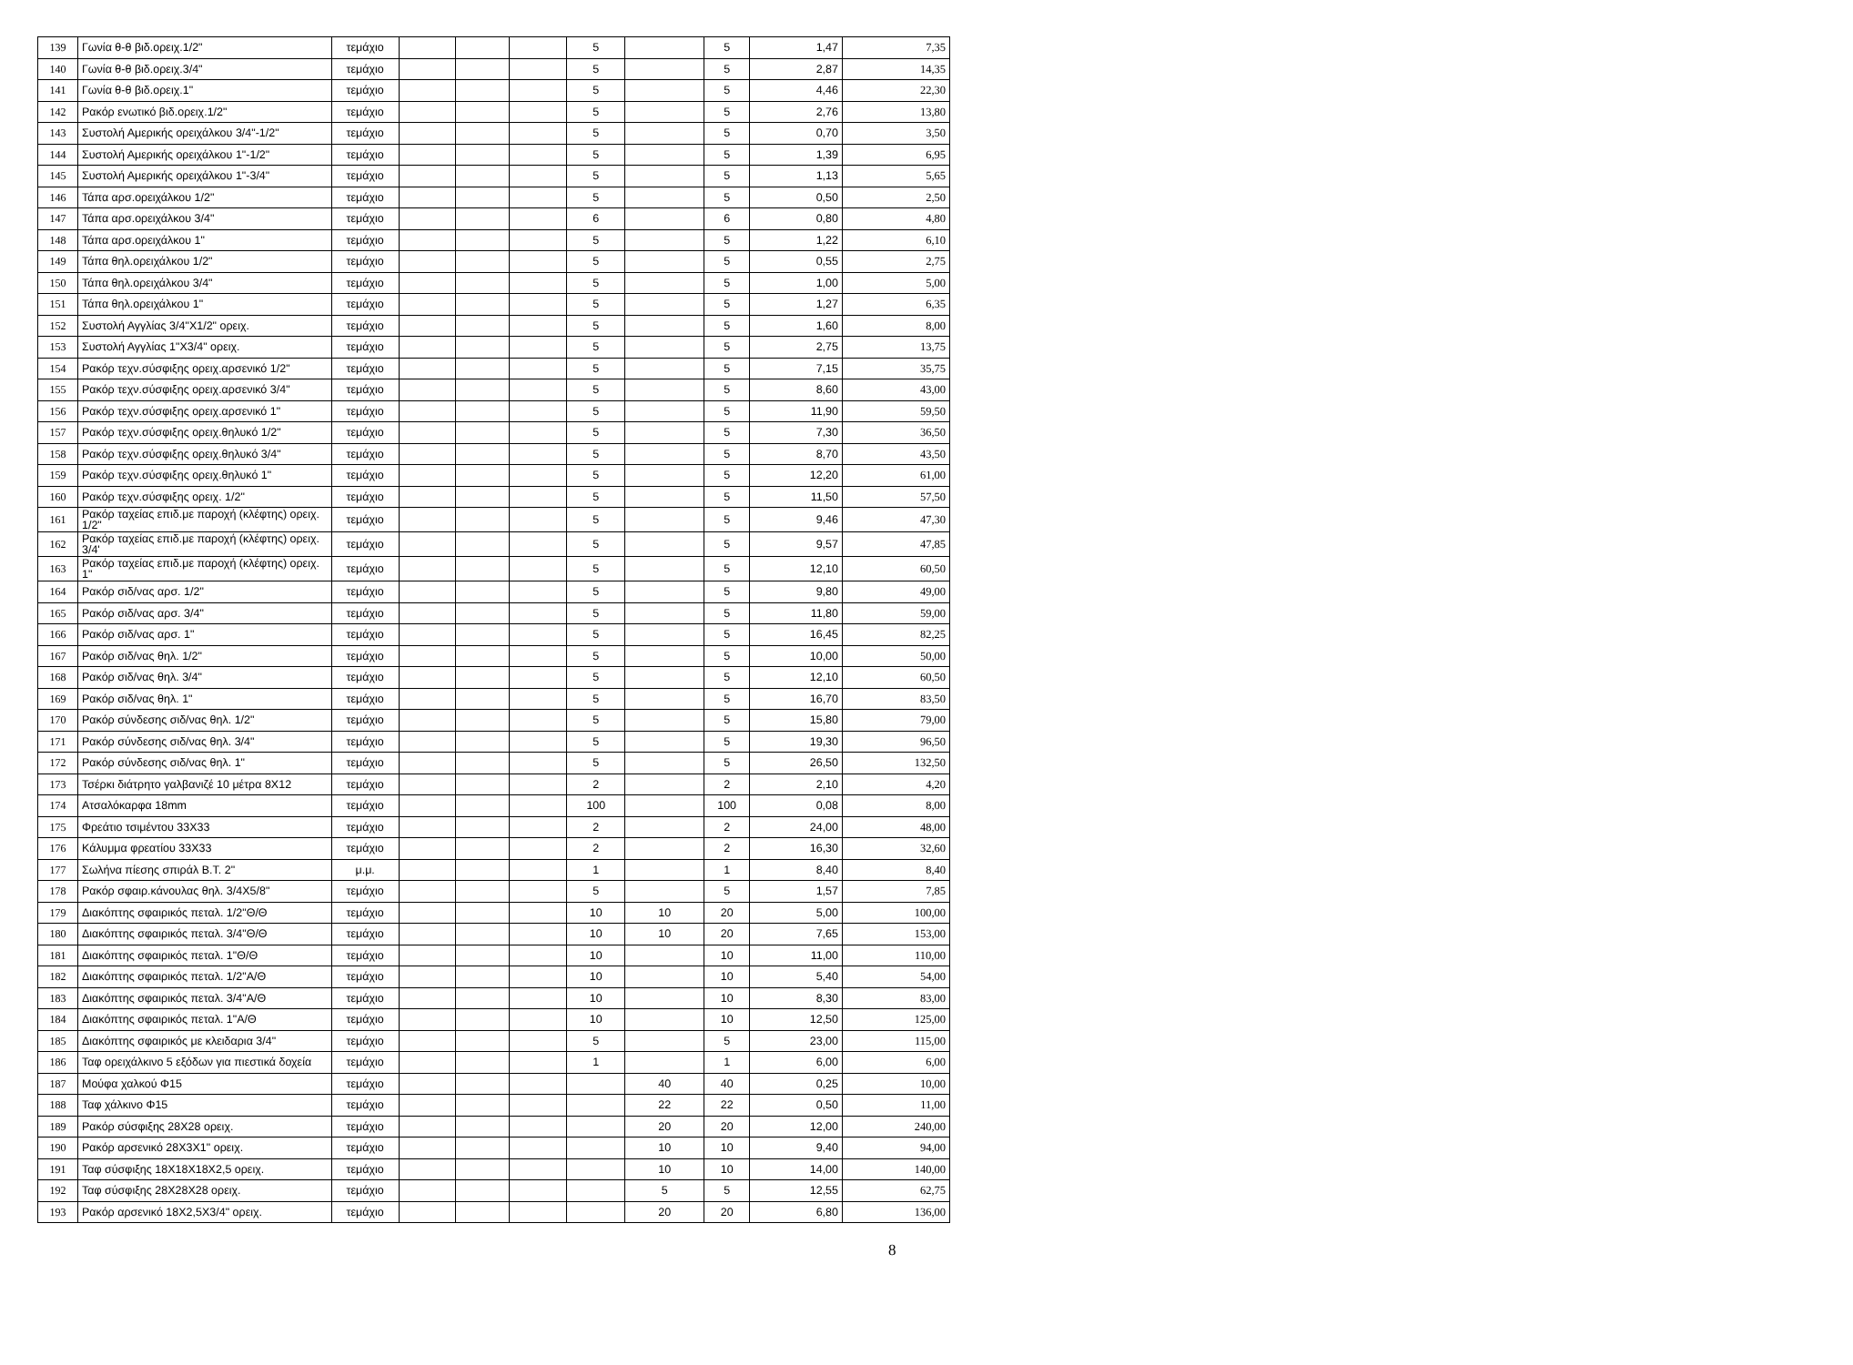| 139 | Γωνία θ-θ βιδ.ορειχ.1/2" | τεμάχιο | | | | 5 | | 5 | 1,47 | 7,35 |
| 140 | Γωνία θ-θ βιδ.ορειχ.3/4" | τεμάχιο | | | | 5 | | 5 | 2,87 | 14,35 |
| 141 | Γωνία θ-θ βιδ.ορειχ.1" | τεμάχιο | | | | 5 | | 5 | 4,46 | 22,30 |
| 142 | Ρακόρ ενωτικό βιδ.ορειχ.1/2" | τεμάχιο | | | | 5 | | 5 | 2,76 | 13,80 |
| 143 | Συστολή Αμερικής ορειχάλκου 3/4"-1/2" | τεμάχιο | | | | 5 | | 5 | 0,70 | 3,50 |
| 144 | Συστολή Αμερικής ορειχάλκου 1"-1/2" | τεμάχιο | | | | 5 | | 5 | 1,39 | 6,95 |
| 145 | Συστολή Αμερικής ορειχάλκου 1"-3/4" | τεμάχιο | | | | 5 | | 5 | 1,13 | 5,65 |
| 146 | Τάπα αρσ.ορειχάλκου 1/2" | τεμάχιο | | | | 5 | | 5 | 0,50 | 2,50 |
| 147 | Τάπα αρσ.ορειχάλκου 3/4" | τεμάχιο | | | | 6 | | 6 | 0,80 | 4,80 |
| 148 | Τάπα αρσ.ορειχάλκου 1" | τεμάχιο | | | | 5 | | 5 | 1,22 | 6,10 |
| 149 | Τάπα θηλ.ορειχάλκου 1/2" | τεμάχιο | | | | 5 | | 5 | 0,55 | 2,75 |
| 150 | Τάπα θηλ.ορειχάλκου 3/4" | τεμάχιο | | | | 5 | | 5 | 1,00 | 5,00 |
| 151 | Τάπα θηλ.ορειχάλκου 1" | τεμάχιο | | | | 5 | | 5 | 1,27 | 6,35 |
| 152 | Συστολή Αγγλίας 3/4"Χ1/2" ορειχ. | τεμάχιο | | | | 5 | | 5 | 1,60 | 8,00 |
| 153 | Συστολή Αγγλίας 1"Χ3/4" ορειχ. | τεμάχιο | | | | 5 | | 5 | 2,75 | 13,75 |
| 154 | Ρακόρ τεχν.σύσφιξης ορειχ.αρσενικό 1/2" | τεμάχιο | | | | 5 | | 5 | 7,15 | 35,75 |
| 155 | Ρακόρ τεχν.σύσφιξης ορειχ.αρσενικό 3/4" | τεμάχιο | | | | 5 | | 5 | 8,60 | 43,00 |
| 156 | Ρακόρ τεχν.σύσφιξης ορειχ.αρσενικό 1" | τεμάχιο | | | | 5 | | 5 | 11,90 | 59,50 |
| 157 | Ρακόρ τεχν.σύσφιξης ορειχ.θηλυκό 1/2" | τεμάχιο | | | | 5 | | 5 | 7,30 | 36,50 |
| 158 | Ρακόρ τεχν.σύσφιξης ορειχ.θηλυκό 3/4" | τεμάχιο | | | | 5 | | 5 | 8,70 | 43,50 |
| 159 | Ρακόρ τεχν.σύσφιξης ορειχ.θηλυκό 1" | τεμάχιο | | | | 5 | | 5 | 12,20 | 61,00 |
| 160 | Ρακόρ τεχν.σύσφιξης ορειχ. 1/2" | τεμάχιο | | | | 5 | | 5 | 11,50 | 57,50 |
| 161 | Ρακόρ ταχείας επιδ.με παροχή (κλέφτης) ορειχ. 1/2" | τεμάχιο | | | | 5 | | 5 | 9,46 | 47,30 |
| 162 | Ρακόρ ταχείας επιδ.με παροχή (κλέφτης) ορειχ. 3/4' | τεμάχιο | | | | 5 | | 5 | 9,57 | 47,85 |
| 163 | Ρακόρ ταχείας επιδ.με παροχή (κλέφτης) ορειχ. 1" | τεμάχιο | | | | 5 | | 5 | 12,10 | 60,50 |
| 164 | Ρακόρ σιδ/νας αρσ. 1/2" | τεμάχιο | | | | 5 | | 5 | 9,80 | 49,00 |
| 165 | Ρακόρ σιδ/νας αρσ. 3/4" | τεμάχιο | | | | 5 | | 5 | 11,80 | 59,00 |
| 166 | Ρακόρ σιδ/νας αρσ. 1" | τεμάχιο | | | | 5 | | 5 | 16,45 | 82,25 |
| 167 | Ρακόρ σιδ/νας θηλ. 1/2" | τεμάχιο | | | | 5 | | 5 | 10,00 | 50,00 |
| 168 | Ρακόρ σιδ/νας θηλ. 3/4" | τεμάχιο | | | | 5 | | 5 | 12,10 | 60,50 |
| 169 | Ρακόρ σιδ/νας θηλ. 1" | τεμάχιο | | | | 5 | | 5 | 16,70 | 83,50 |
| 170 | Ρακόρ σύνδεσης σιδ/νας θηλ. 1/2" | τεμάχιο | | | | 5 | | 5 | 15,80 | 79,00 |
| 171 | Ρακόρ σύνδεσης σιδ/νας θηλ. 3/4" | τεμάχιο | | | | 5 | | 5 | 19,30 | 96,50 |
| 172 | Ρακόρ σύνδεσης σιδ/νας θηλ. 1" | τεμάχιο | | | | 5 | | 5 | 26,50 | 132,50 |
| 173 | Τσέρκι διάτρητο γαλβανιζέ 10 μέτρα 8Χ12 | τεμάχιο | | | | 2 | | 2 | 2,10 | 4,20 |
| 174 | Ατσαλόκαρφα 18mm | τεμάχιο | | | | 100 | | 100 | 0,08 | 8,00 |
| 175 | Φρεάτιο τσιμέντου 33Χ33 | τεμάχιο | | | | 2 | | 2 | 24,00 | 48,00 |
| 176 | Κάλυμμα φρεατίου 33Χ33 | τεμάχιο | | | | 2 | | 2 | 16,30 | 32,60 |
| 177 | Σωλήνα πίεσης σπιράλ Β.Τ. 2" | μ.μ. | | | | 1 | | 1 | 8,40 | 8,40 |
| 178 | Ρακόρ σφαιρ.κάνουλας θηλ. 3/4Χ5/8" | τεμάχιο | | | | 5 | | 5 | 1,57 | 7,85 |
| 179 | Διακόπτης σφαιρικός πεταλ. 1/2"Θ/Θ | τεμάχιο | | | | 10 | 10 | 20 | 5,00 | 100,00 |
| 180 | Διακόπτης σφαιρικός πεταλ. 3/4"Θ/Θ | τεμάχιο | | | | 10 | 10 | 20 | 7,65 | 153,00 |
| 181 | Διακόπτης σφαιρικός πεταλ. 1"Θ/Θ | τεμάχιο | | | | 10 | | 10 | 11,00 | 110,00 |
| 182 | Διακόπτης σφαιρικός πεταλ. 1/2"Α/Θ | τεμάχιο | | | | 10 | | 10 | 5,40 | 54,00 |
| 183 | Διακόπτης σφαιρικός πεταλ. 3/4"Α/Θ | τεμάχιο | | | | 10 | | 10 | 8,30 | 83,00 |
| 184 | Διακόπτης σφαιρικός πεταλ. 1"Α/Θ | τεμάχιο | | | | 10 | | 10 | 12,50 | 125,00 |
| 185 | Διακόπτης σφαιρικός με κλειδαρια 3/4" | τεμάχιο | | | | 5 | | 5 | 23,00 | 115,00 |
| 186 | Ταφ ορειχάλκινο 5 εξόδων για πιεστικά δοχεία | τεμάχιο | | | | 1 | | 1 | 6,00 | 6,00 |
| 187 | Μούφα χαλκού Φ15 | τεμάχιο | | | | | 40 | 40 | 0,25 | 10,00 |
| 188 | Ταφ χάλκινο Φ15 | τεμάχιο | | | | | 22 | 22 | 0,50 | 11,00 |
| 189 | Ρακόρ σύσφιξης 28Χ28 ορειχ. | τεμάχιο | | | | | 20 | 20 | 12,00 | 240,00 |
| 190 | Ρακόρ αρσενικό 28Χ3Χ1" ορειχ. | τεμάχιο | | | | | 10 | 10 | 9,40 | 94,00 |
| 191 | Ταφ σύσφιξης 18Χ18Χ18Χ2,5 ορειχ. | τεμάχιο | | | | | 10 | 10 | 14,00 | 140,00 |
| 192 | Ταφ σύσφιξης 28Χ28Χ28 ορειχ. | τεμάχιο | | | | | 5 | 5 | 12,55 | 62,75 |
| 193 | Ρακόρ αρσενικό 18Χ2,5Χ3/4" ορειχ. | τεμάχιο | | | | | 20 | 20 | 6,80 | 136,00 |
8